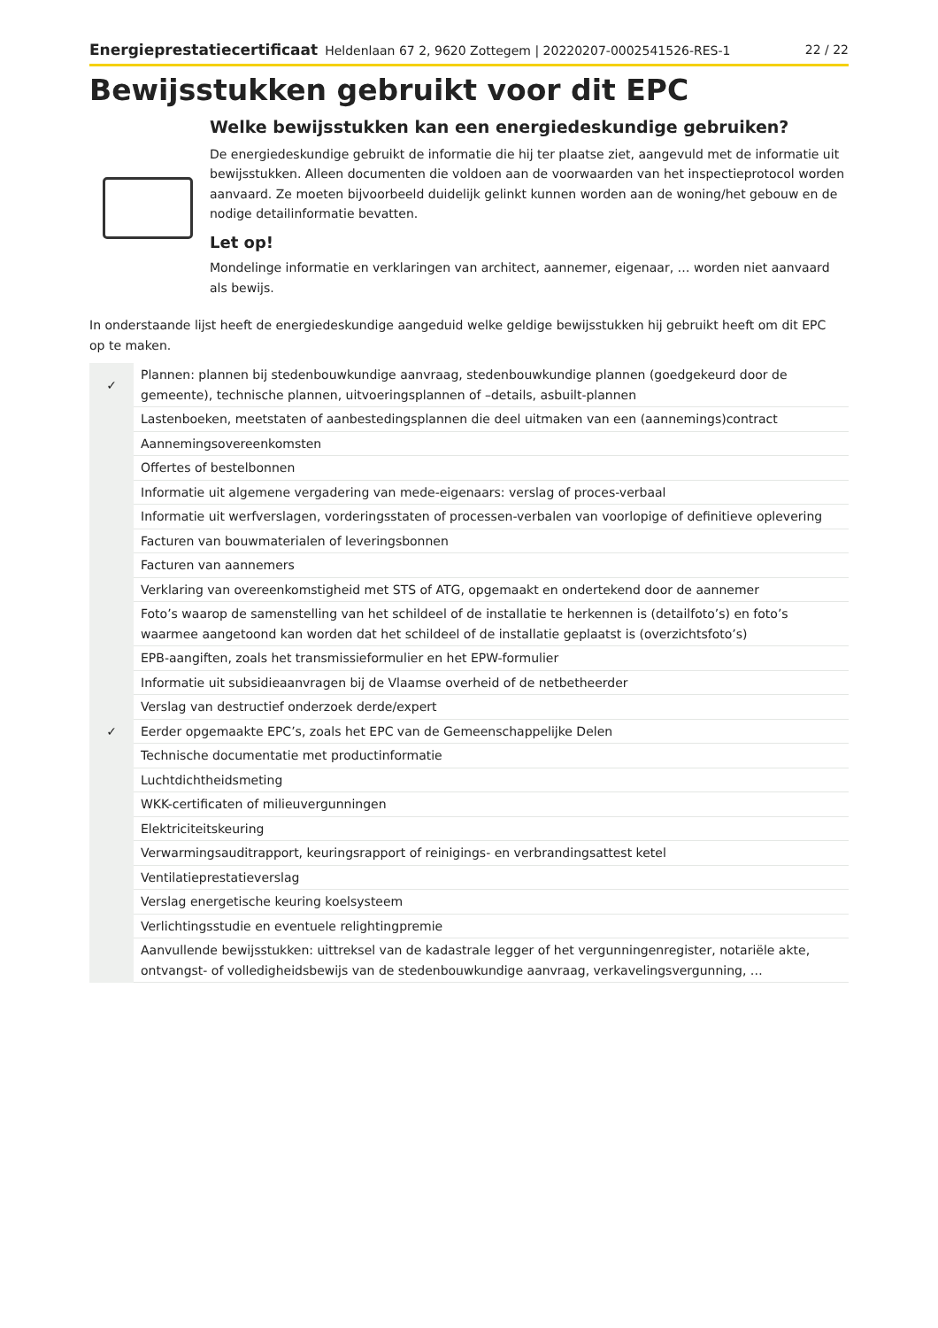Energieprestatiecertificaat Heldenlaan 67 2, 9620 Zottegem | 20220207-0002541526-RES-1
22 / 22
Bewijsstukken gebruikt voor dit EPC
Welke bewijsstukken kan een energiedeskundige gebruiken?
De energiedeskundige gebruikt de informatie die hij ter plaatse ziet, aangevuld met de informatie uit bewijsstukken. Alleen documenten die voldoen aan de voorwaarden van het inspectieprotocol worden aanvaard. Ze moeten bijvoorbeeld duidelijk gelinkt kunnen worden aan de woning/het gebouw en de nodige detailinformatie bevatten.
Let op!
Mondelinge informatie en verklaringen van architect, aannemer, eigenaar, … worden niet aanvaard als bewijs.
In onderstaande lijst heeft de energiedeskundige aangeduid welke geldige bewijsstukken hij gebruikt heeft om dit EPC op te maken.
| ✓ | Plannen: plannen bij stedenbouwkundige aanvraag, stedenbouwkundige plannen (goedgekeurd door de gemeente), technische plannen, uitvoeringsplannen of –details, asbuilt-plannen |
| | Lastenboeken, meetstaten of aanbestedingsplannen die deel uitmaken van een (aannemings)contract |
| | Aannemingsovereenkomsten |
| | Offertes of bestelbonnen |
| | Informatie uit algemene vergadering van mede-eigenaars: verslag of proces-verbaal |
| | Informatie uit werfverslagen, vorderingsstaten of processen-verbalen van voorlopige of definitieve oplevering |
| | Facturen van bouwmaterialen of leveringsbonnen |
| | Facturen van aannemers |
| | Verklaring van overeenkomstigheid met STS of ATG, opgemaakt en ondertekend door de aannemer |
| | Foto’s waarop de samenstelling van het schildeel of de installatie te herkennen is (detailfoto’s) en foto’s waarmee aangetoond kan worden dat het schildeel of de installatie geplaatst is (overzichtsfoto’s) |
| | EPB-aangiften, zoals het transmissieformulier en het EPW-formulier |
| | Informatie uit subsidieaanvragen bij de Vlaamse overheid of de netbetheerder |
| | Verslag van destructief onderzoek derde/expert |
| ✓ | Eerder opgemaakte EPC’s, zoals het EPC van de Gemeenschappelijke Delen |
| | Technische documentatie met productinformatie |
| | Luchtdichtheidsmeting |
| | WKK-certificaten of milieuvergunningen |
| | Elektriciteitskeuring |
| | Verwarmingsauditrapport, keuringsrapport of reinigings- en verbrandingsattest ketel |
| | Ventilatieprestatieverslag |
| | Verslag energetische keuring koelsysteem |
| | Verlichtingsstudie en eventuele relightingpremie |
| | Aanvullende bewijsstukken: uittreksel van de kadastrale legger of het vergunningenregister, notariële akte, ontvangst- of volledigheidsbewijs van de stedenbouwkundige aanvraag, verkavelingsvergunning, … |